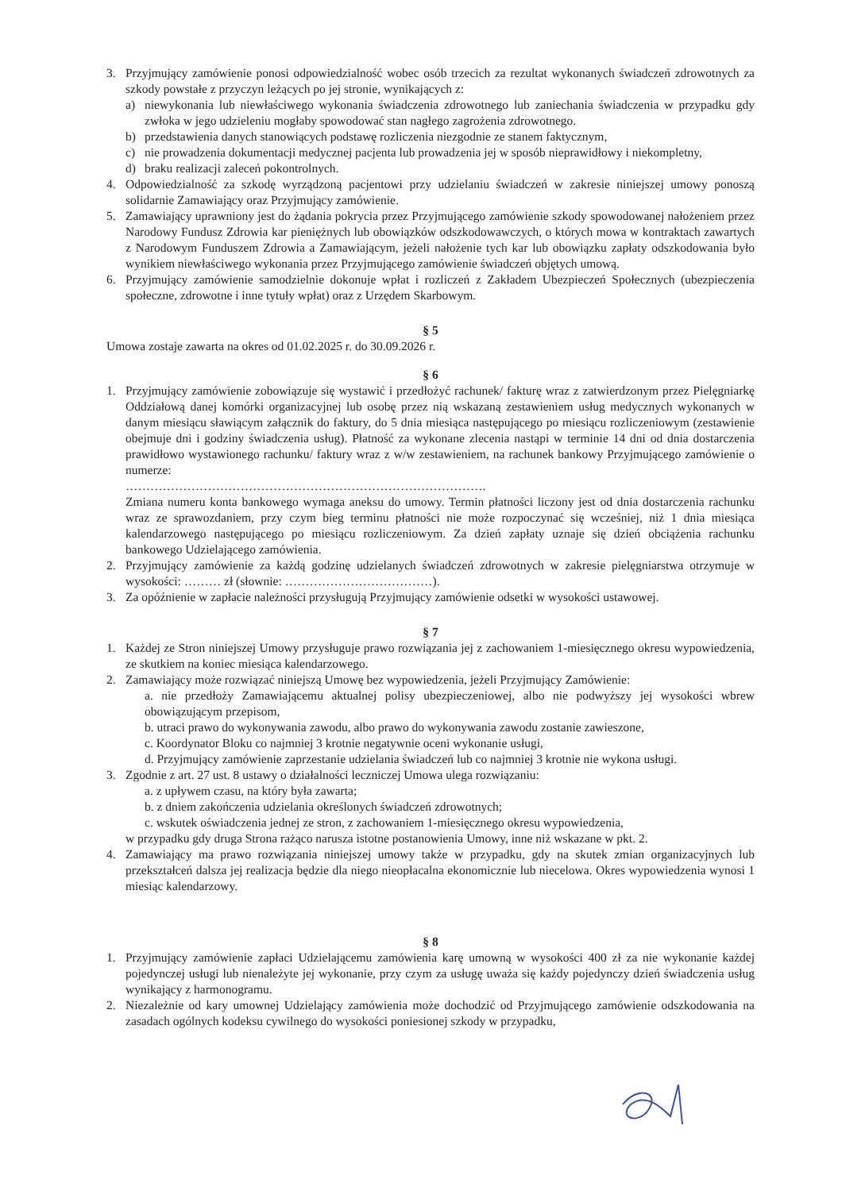3. Przyjmujący zamówienie ponosi odpowiedzialność wobec osób trzecich za rezultat wykonanych świadczeń zdrowotnych za szkody powstałe z przyczyn leżących po jej stronie, wynikających z:
a) niewykonania lub niewłaściwego wykonania świadczenia zdrowotnego lub zaniechania świadczenia w przypadku gdy zwłoka w jego udzieleniu mogłaby spowodować stan nagłego zagrożenia zdrowotnego.
b) przedstawienia danych stanowiących podstawę rozliczenia niezgodnie ze stanem faktycznym,
c) nie prowadzenia dokumentacji medycznej pacjenta lub prowadzenia jej w sposób nieprawidłowy i niekompletny,
d) braku realizacji zaleceń pokontrolnych.
4. Odpowiedzialność za szkodę wyrządzoną pacjentowi przy udzielaniu świadczeń w zakresie niniejszej umowy ponoszą solidarnie Zamawiający oraz Przyjmujący zamówienie.
5. Zamawiający uprawniony jest do żądania pokrycia przez Przyjmującego zamówienie szkody spowodowanej nałożeniem przez Narodowy Fundusz Zdrowia kar pieniężnych lub obowiązków odszkodowawczych, o których mowa w kontraktach zawartych z Narodowym Funduszem Zdrowia a Zamawiającym, jeżeli nałożenie tych kar lub obowiązku zapłaty odszkodowania było wynikiem niewłaściwego wykonania przez Przyjmującego zamówienie świadczeń objętych umową.
6. Przyjmujący zamówienie samodzielnie dokonuje wpłat i rozliczeń z Zakładem Ubezpieczeń Społecznych (ubezpieczenia społeczne, zdrowotne i inne tytuły wpłat) oraz z Urzędem Skarbowym.
§ 5
Umowa zostaje zawarta na okres od 01.02.2025 r. do 30.09.2026 r.
§ 6
1. Przyjmujący zamówienie zobowiązuje się wystawić i przedłożyć rachunek/ fakturę wraz z zatwierdzonym przez Pielęgniarkę Oddziałową danej komórki organizacyjnej lub osobę przez nią wskazaną zestawieniem usług medycznych wykonanych w danym miesiącu sławiącym załącznik do faktury, do 5 dnia miesiąca następującego po miesiącu rozliczeniowym (zestawienie obejmuje dni i godziny świadczenia usług). Płatność za wykonane zlecenia nastąpi w terminie 14 dni od dnia dostarczenia prawidłowo wystawionego rachunku/ faktury wraz z w/w zestawieniem, na rachunek bankowy Przyjmującego zamówienie o numerze:
…………………………………………………………………………….
Zmiana numeru konta bankowego wymaga aneksu do umowy. Termin płatności liczony jest od dnia dostarczenia rachunku wraz ze sprawozdaniem, przy czym bieg terminu płatności nie może rozpoczynać się wcześniej, niż 1 dnia miesiąca kalendarzowego następującego po miesiącu rozliczeniowym. Za dzień zapłaty uznaje się dzień obciążenia rachunku bankowego Udzielającego zamówienia.
2. Przyjmujący zamówienie za każdą godzinę udzielanych świadczeń zdrowotnych w zakresie pielęgniarstwa otrzymuje w wysokości: ……… zł (słownie: ………………………………).
3. Za opóźnienie w zapłacie należności przysługują Przyjmujący zamówienie odsetki w wysokości ustawowej.
§ 7
1. Każdej ze Stron niniejszej Umowy przysługuje prawo rozwiązania jej z zachowaniem 1-miesięcznego okresu wypowiedzenia, ze skutkiem na koniec miesiąca kalendarzowego.
2. Zamawiający może rozwiązać niniejszą Umowę bez wypowiedzenia, jeżeli Przyjmujący Zamówienie:
a. nie przedłoży Zamawiającemu aktualnej polisy ubezpieczeniowej, albo nie podwyższy jej wysokości wbrew obowiązującym przepisom,
b. utraci prawo do wykonywania zawodu, albo prawo do wykonywania zawodu zostanie zawieszone,
c. Koordynator Bloku co najmniej 3 krotnie negatywnie oceni wykonanie usługi,
d. Przyjmujący zamówienie zaprzestanie udzielania świadczeń lub co najmniej 3 krotnie nie wykona usługi.
3. Zgodnie z art. 27 ust. 8 ustawy o działalności leczniczej Umowa ulega rozwiązaniu:
a. z upływem czasu, na który była zawarta;
b. z dniem zakończenia udzielania określonych świadczeń zdrowotnych;
c. wskutek oświadczenia jednej ze stron, z zachowaniem 1-miesięcznego okresu wypowiedzenia,
w przypadku gdy druga Strona rażąco narusza istotne postanowienia Umowy, inne niż wskazane w pkt. 2.
4. Zamawiający ma prawo rozwiązania niniejszej umowy także w przypadku, gdy na skutek zmian organizacyjnych lub przekształceń dalsza jej realizacja będzie dla niego nieopłacalna ekonomicznie lub niecelowa. Okres wypowiedzenia wynosi 1 miesiąc kalendarzowy.
§ 8
1. Przyjmujący zamówienie zapłaci Udzielającemu zamówienia karę umowną w wysokości 400 zł za nie wykonanie każdej pojedynczej usługi lub nienależyte jej wykonanie, przy czym za usługę uważa się każdy pojedynczy dzień świadczenia usług wynikający z harmonogramu.
2. Niezależnie od kary umownej Udzielający zamówienia może dochodzić od Przyjmującego zamówienie odszkodowania na zasadach ogólnych kodeksu cywilnego do wysokości poniesionej szkody w przypadku,